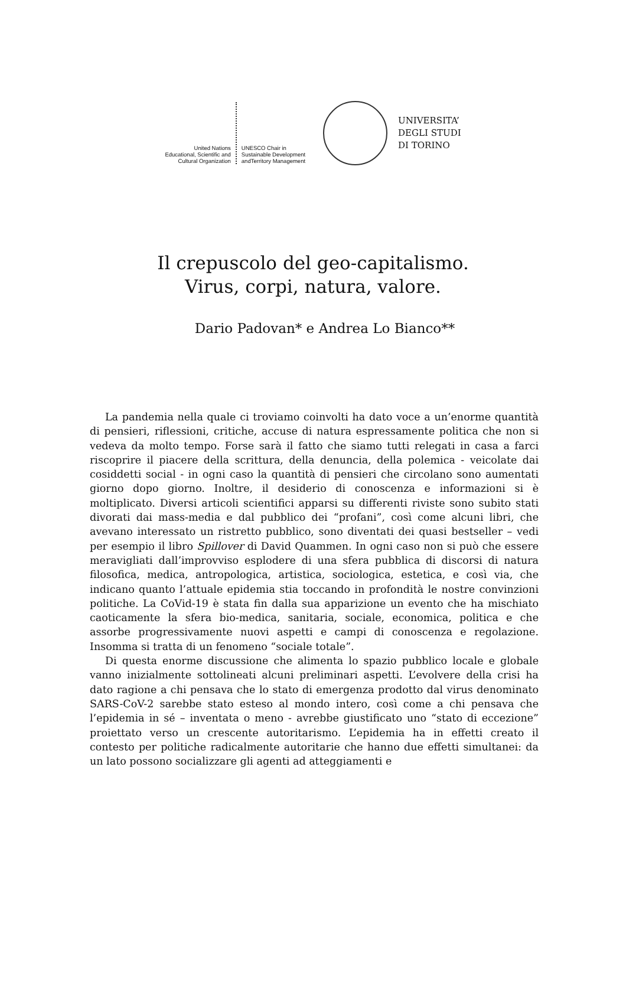United Nations
Educational, Scientific and
Cultural Organization
UNESCO Chair in
Sustainable Development
andTerritory Management
UNIVERSITA’
DEGLI STUDI
DI TORINO
Il crepuscolo del geo-capitalismo.
Virus, corpi, natura, valore.
Dario Padovan* e Andrea Lo Bianco**
La pandemia nella quale ci troviamo coinvolti ha dato voce a un’enorme quantità di pensieri, riflessioni, critiche, accuse di natura espressamente politica che non si vedeva da molto tempo. Forse sarà il fatto che siamo tutti relegati in casa a farci riscoprire il piacere della scrittura, della denuncia, della polemica - veicolate dai cosiddetti social - in ogni caso la quantità di pensieri che circolano sono aumentati giorno dopo giorno. Inoltre, il desiderio di conoscenza e informazioni si è moltiplicato. Diversi articoli scientifici apparsi su differenti riviste sono subito stati divorati dai mass-media e dal pubblico dei “profani”, così come alcuni libri, che avevano interessato un ristretto pubblico, sono diventati dei quasi bestseller – vedi per esempio il libro Spillover di David Quammen. In ogni caso non si può che essere meravigliati dall’improvviso esplodere di una sfera pubblica di discorsi di natura filosofica, medica, antropologica, artistica, sociologica, estetica, e così via, che indicano quanto l’attuale epidemia stia toccando in profondità le nostre convinzioni politiche. La CoVid-19 è stata fin dalla sua apparizione un evento che ha mischiato caoticamente la sfera bio-medica, sanitaria, sociale, economica, politica e che assorbe progressivamente nuovi aspetti e campi di conoscenza e regolazione. Insomma si tratta di un fenomeno “sociale totale”.
Di questa enorme discussione che alimenta lo spazio pubblico locale e globale vanno inizialmente sottolineati alcuni preliminari aspetti. L’evolvere della crisi ha dato ragione a chi pensava che lo stato di emergenza prodotto dal virus denominato SARS-CoV-2 sarebbe stato esteso al mondo intero, così come a chi pensava che l’epidemia in sé – inventata o meno - avrebbe giustificato uno “stato di eccezione” proiettato verso un crescente autoritarismo. L’epidemia ha in effetti creato il contesto per politiche radicalmente autoritarie che hanno due effetti simultanei: da un lato possono socializzare gli agenti ad atteggiamenti e